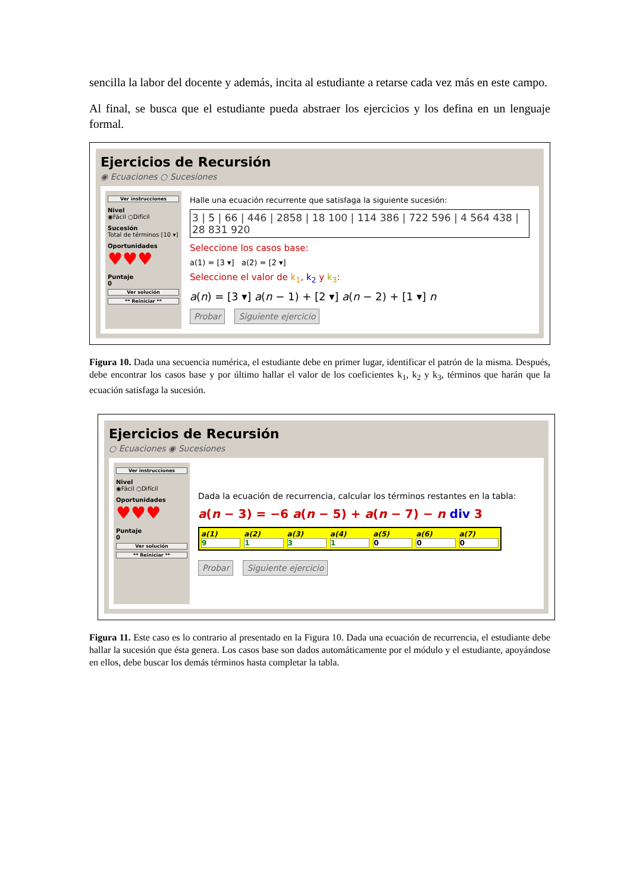sencilla la labor del docente y además, incita al estudiante a retarse cada vez más en este campo.
Al final, se busca que el estudiante pueda abstraer los ejercicios y los defina en un lenguaje formal.
Ejercicios de Recursión
◉ Ecuaciones ○ Sucesiones
Ver instrucciones
Nivel
◉Fácil ○Difícil
Sucesión
Total de términos [10 ▾]
Oportunidades
♥♥♥
Puntaje
0
Ver solución
** Reiniciar **
Halle una ecuación recurrente que satisfaga la siguiente sucesión:
3 | 5 | 66 | 446 | 2858 | 18 100 | 114 386 | 722 596 | 4 564 438 | 28 831 920
Seleccione los casos base:
a(1) = [3 ▾] a(2) = [2 ▾]
Seleccione el valor de k<sub>1</sub>, k<sub>2</sub> y k<sub>3</sub>:
a(n) = [3 ▾] a(n − 1) + [2 ▾] a(n − 2) + [1 ▾] n
Probar Siguiente ejercicio
Figura 10. Dada una secuencia numérica, el estudiante debe en primer lugar, identificar el patrón de la misma. Después, debe encontrar los casos base y por último hallar el valor de los coeficientes k<sub>1</sub>, k<sub>2</sub> y k<sub>3</sub>, términos que harán que la ecuación satisfaga la sucesión.
Ejercicios de Recursión
○ Ecuaciones ◉ Sucesiones
Ver instrucciones
Nivel
◉Fácil ○Difícil
Oportunidades
♥♥♥
Puntaje
0
Ver solución
** Reiniciar **
Dada la ecuación de recurrencia, calcular los términos restantes en la tabla:
a(n − 3) = −6 a(n − 5) + a(n − 7) − n div 3
a(1)
9
a(2)
1
a(3)
3
a(4)
1
a(5)
0
a(6)
0
a(7)
0
Probar Siguiente ejercicio
Figura 11. Este caso es lo contrario al presentado en la Figura 10. Dada una ecuación de recurrencia, el estudiante debe hallar la sucesión que ésta genera. Los casos base son dados automáticamente por el módulo y el estudiante, apoyándose en ellos, debe buscar los demás términos hasta completar la tabla.